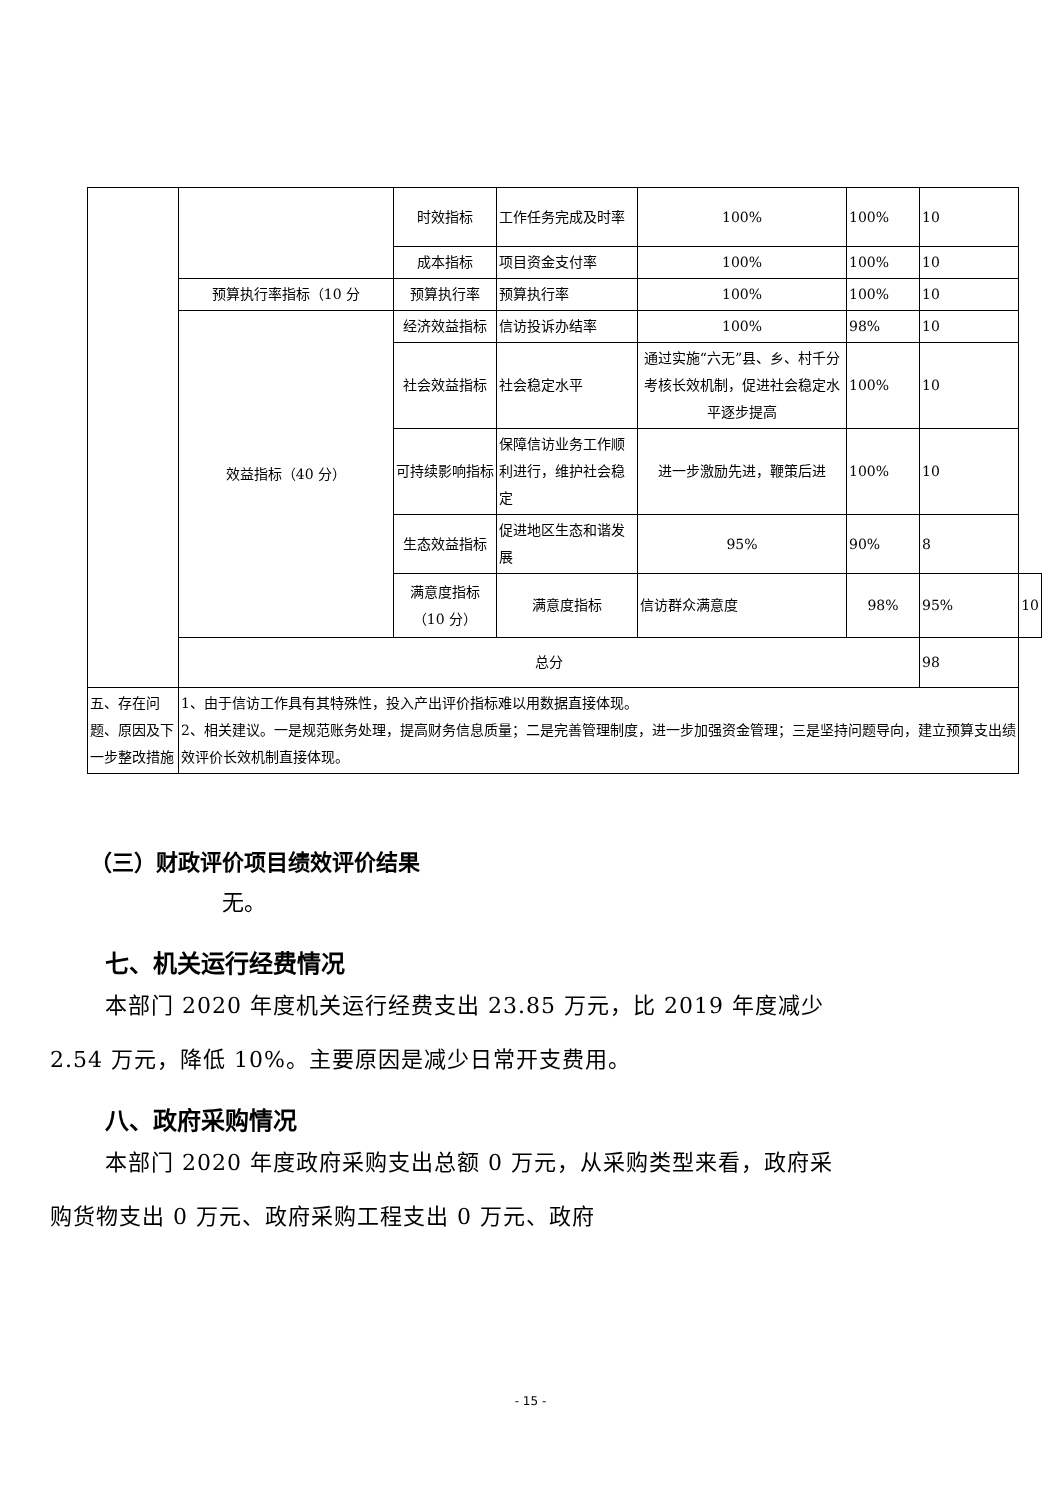| | | 时效指标 | 工作任务完成及时率 | 100% | 100% | 10 | |
| | | 成本指标 | 项目资金支付率 | 100% | 100% | 10 | |
| | 预算执行率指标（10 分 | 预算执行率 | 预算执行率 | 100% | 100% | 10 | |
| | 效益指标（40 分） | 经济效益指标 | 信访投诉办结率 | 100% | 98% | 10 | |
| | | 社会效益指标 | 社会稳定水平 | 通过实施“六无”县、乡、村千分考核长效机制，促进社会稳定水平逐步提高 | 100% | 10 | |
| | | 可持续影响指标 | 保障信访业务工作顺利进行，维护社会稳定 | 进一步激励先进，鞭策后进 | 100% | 10 | |
| | | 生态效益指标 | 促进地区生态和谐发展 | 95% | 90% | 8 | |
| | | 满意度指标（10 分） | 满意度指标 | 信访群众满意度 | 98% | 95% | 10 |
| | 总分 | | | | | 98 | |
| 五、存在问题、原因及下一步整改措施 | 1、由于信访工作具有其特殊性，投入产出评价指标难以用数据直接体现。 2、相关建议。一是规范账务处理，提高财务信息质量；二是完善管理制度，进一步加强资金管理；三是坚持问题导向，建立预算支出绩效评价长效机制直接体现。 | | | | | | |
（三）财政评价项目绩效评价结果
无。
七、机关运行经费情况
本部门 2020 年度机关运行经费支出 23.85 万元，比 2019 年度减少 2.54 万元，降低 10%。主要原因是减少日常开支费用。
八、政府采购情况
本部门 2020 年度政府采购支出总额 0 万元，从采购类型来看，政府采购货物支出 0 万元、政府采购工程支出 0 万元、政府
- 15 -